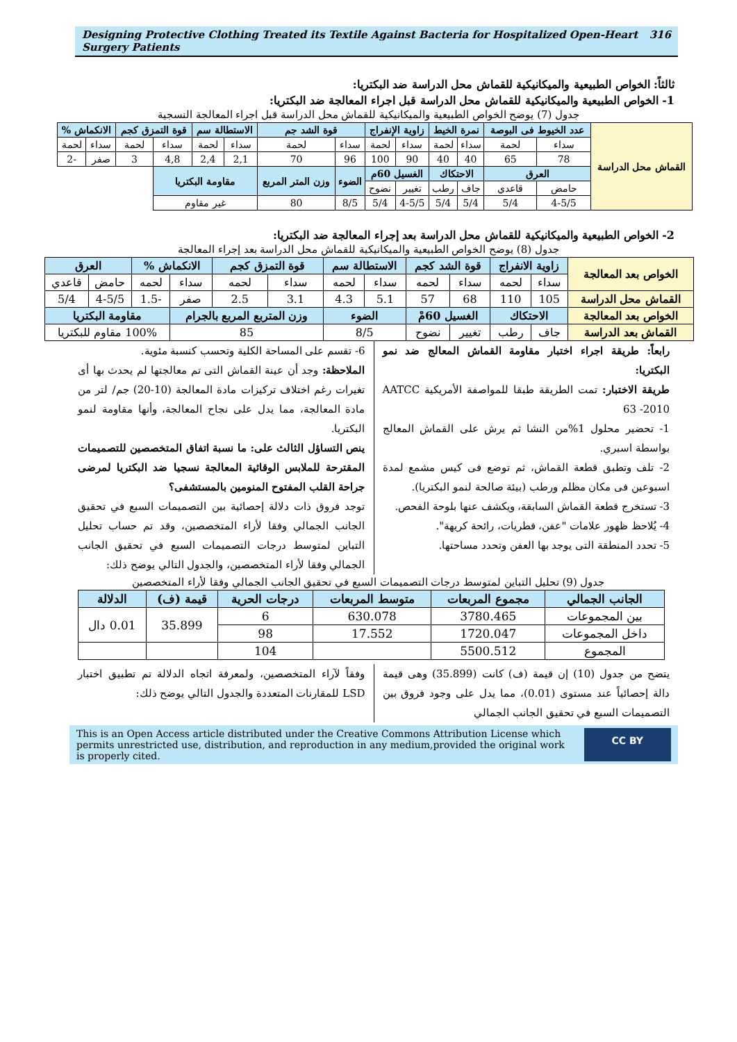Designing Protective Clothing Treated its Textile Against Bacteria for Hospitalized Open-Heart Surgery Patients 316
ثالثاً: الخواص الطبيعية والميكانيكية للقماش محل الدراسة ضد البكتريا:
1- الخواص الطبيعية والميكانيكية للقماش محل الدراسة قبل اجراء المعالجة ضد البكتريا:
جدول (7) يوضح الخواص الطبيعية والميكانيكية للقماش محل الدراسة قبل اجراء المعالجة النسجية
| القماش محل الدراسة | عدد الخيوط فى البوصة | | نمرة الخيط | | زاوية الإنفراج | | قوة الشد جم | | الاستطالة سم | | قوة التمزق كجم | | الانكماش % | |
| | سداء | لحمة | سداء | لحمة | سداء | لحمة | سداء | لحمة | سداء | لحمة | سداء | لحمة | سداء | لحمة |
| | 78 | 65 | 40 | 40 | 90 | 100 | 96 | 70 | 2,1 | 2,4 | 4,8 | 3 | صفر | -2 |
| | العرق | | الاحتكاك | | الغسيل 60م | | الضوء | وزن المتر المربع | مقاومة البكتريا | | | | | |
| | حامض | قاعدي | جاف | رطب | تغيير | نضوح | | | | | | | | |
| | 4-5/5 | 5/4 | 5/4 | 5/4 | 4-5/5 | 5/4 | 8/5 | 80 | غير مقاوم | | | | | |
2- الخواص الطبيعية والميكانيكية للقماش محل الدراسة بعد إجراء المعالجة ضد البكتريا:
جدول (8) يوضح الخواص الطبيعية والميكانيكية للقماش محل الدراسة بعد إجراء المعالجة
| الخواص بعد المعالجة | زاوية الانفراج | | قوة الشد كجم | | الاستطالة سم | | قوة التمزق كجم | | الانكماش % | | العرق | |
| | سداء | لحمه | سداء | لحمه | سداء | لحمه | سداء | لحمه | سداء | لحمه | حامض | قاعدي |
| القماش محل الدراسة | 105 | 110 | 68 | 57 | 5.1 | 4.3 | 3.1 | 2.5 | صفر | -1.5 | 4-5/5 | 5/4 |
| الخواص بعد المعالجة | الاحتكاك | | الغسيل 60مْ | | الضوء | | وزن المتربع المربع بالجرام | | | مقاومة البكتريا | | |
| القماش بعد الدراسة | جاف | رطب | تغيير | نضوح | 8/5 | | 85 | | | 100% مقاوم للبكتريا | | |
رابعاً: طريقة اجراء اختبار مقاومة القماش المعالج ضد نمو البكتريا:
طريقة الاختبار: تمت الطريقة طبقا للمواصفة الأمريكية AATCC 63 -2010
1- تحضير محلول 1%من النشا ثم يرش على القماش المعالج بواسطة اسبري.
2- تلف وتطبق قطعة القماش، ثم توضع فى كيس مشمع لمدة اسبوعين فى مكان مظلم ورطب (بيئة صالحة لنمو البكتريا).
3- تستخرج قطعة القماش السابقة، ويكشف عنها بلوحة الفحص.
4- يُلاحظ ظهور علامات "عفن، فطريات، رائحة كريهة".
5- تحدد المنطقة التى يوجد بها العفن وتحدد مساحتها.
6- تقسم على المساحة الكلية وتحسب كنسبة مئوية.
الملاحظة: وجد أن عينة القماش التى تم معالجتها لم يحدث بها أى تغيرات رغم اختلاف تركيزات مادة المعالجة (10-20) جم/ لتر من مادة المعالجة، مما يدل على نجاح المعالجة، وأنها مقاومة لنمو البكتريا.
ينص التساؤل الثالث على: ما نسبة اتفاق المتخصصين للتصميمات المقترحة للملابس الوقائية المعالجة نسجيا ضد البكتريا لمرضى جراحة القلب المفتوح المنومين بالمستشفى؟
توجد فروق ذات دلالة إحصائية بين التصميمات السبع في تحقيق الجانب الجمالي وفقا لأراء المتخصصين، وقد تم حساب تحليل التباين لمتوسط درجات التصميمات السبع في تحقيق الجانب الجمالي وفقا لأراء المتخصصين، والجدول التالي يوضح ذلك:
جدول (9) تحليل التباين لمتوسط درجات التصميمات السبع في تحقيق الجانب الجمالي وفقا لأراء المتخصصين
| الجانب الجمالي | مجموع المربعات | متوسط المربعات | درجات الحرية | قيمة (ف) | الدلالة |
| --- | --- | --- | --- | --- | --- |
| بين المجموعات | 3780.465 | 630.078 | 6 | 35.899 | 0.01 دال |
| داخل المجموعات | 1720.047 | 17.552 | 98 | | |
| المجموع | 5500.512 | | 104 | | |
يتضح من جدول (10) إن قيمة (ف) كانت (35.899) وهى قيمة دالة إحصائياً عند مستوى (0.01)، مما يدل على وجود فروق بين التصميمات السبع في تحقيق الجانب الجمالي
وفقاً لآراء المتخصصين، ولمعرفة اتجاه الدلالة تم تطبيق اختبار LSD للمقارنات المتعددة والجدول التالي يوضح ذلك:
This is an Open Access article distributed under the Creative Commons Attribution License which permits unrestricted use, distribution, and reproduction in any medium,provided the original work is properly cited. CC BY